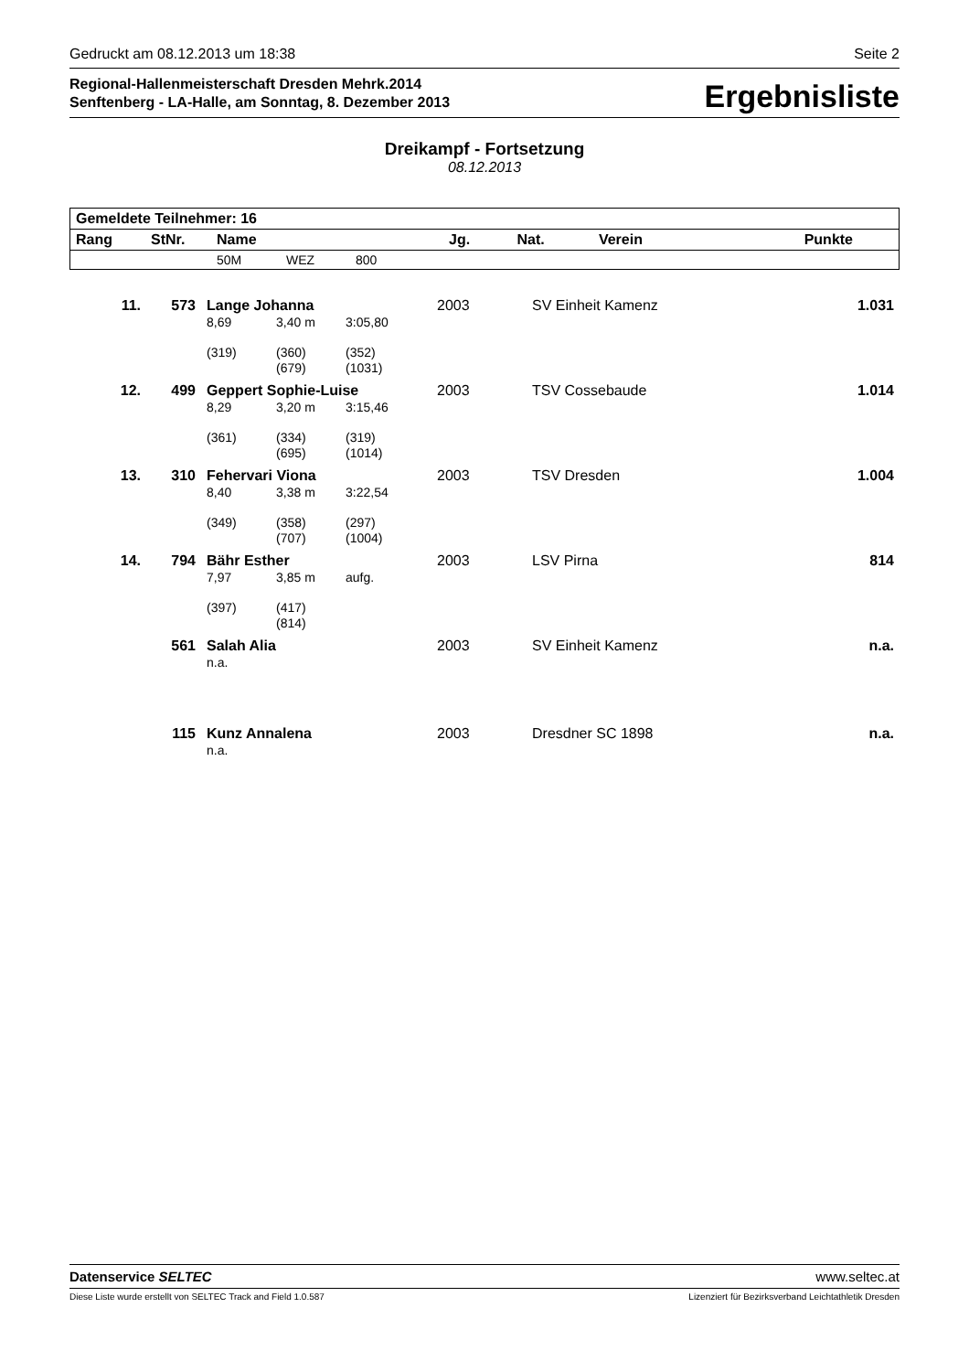Gedruckt am 08.12.2013 um 18:38 Seite 2
Regional-Hallenmeisterschaft Dresden Mehrk.2014
Senftenberg - LA-Halle, am Sonntag, 8. Dezember 2013
Ergebnisliste
Dreikampf - Fortsetzung
08.12.2013
| Gemeldete Teilnehmer: 16 | | | | | | | |
| --- | --- | --- | --- | --- | --- | --- | --- |
| Rang | StNr. | Name | | | Jg. | Nat. | Verein Punkte |
| | | 50M | WEZ | 800 | | | |
| 11. | 573 | Lange Johanna | | | 2003 | SV Einheit Kamenz | 1.031 |
| | | 8,69 | 3,40 m | 3:05,80 | | | |
| | | (319) | (360) (679) | (352) (1031) | | | |
| 12. | 499 | Geppert Sophie-Luise | | | 2003 | TSV Cossebaude | 1.014 |
| | | 8,29 | 3,20 m | 3:15,46 | | | |
| | | (361) | (334) (695) | (319) (1014) | | | |
| 13. | 310 | Fehervari Viona | | | 2003 | TSV Dresden | 1.004 |
| | | 8,40 | 3,38 m | 3:22,54 | | | |
| | | (349) | (358) (707) | (297) (1004) | | | |
| 14. | 794 | Bähr Esther | | | 2003 | LSV Pirna | 814 |
| | | 7,97 | 3,85 m | aufg. | | | |
| | | (397) | (417) (814) | | | | |
| | 561 | Salah Alia | | | 2003 | SV Einheit Kamenz | n.a. |
| | | n.a. | | | | | |
| | 115 | Kunz Annalena | | | 2003 | Dresdner SC 1898 | n.a. |
| | | n.a. | | | | | |
Datenservice SELTEC www.seltec.at
Diese Liste wurde erstellt von SELTEC Track and Field 1.0.587 Lizenziert für Bezirksverband Leichtathletik Dresden